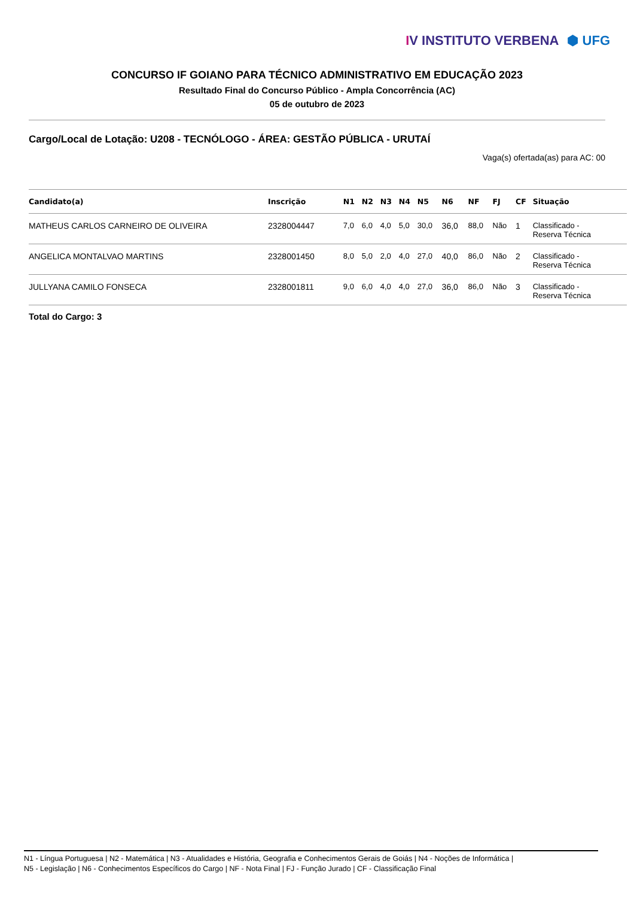IV INSTITUTO VERBENA ⬢ UFG
CONCURSO IF GOIANO PARA TÉCNICO ADMINISTRATIVO EM EDUCAÇÃO 2023
Resultado Final do Concurso Público - Ampla Concorrência (AC)
05 de outubro de 2023
Cargo/Local de Lotação: U208 - TECNÓLOGO - ÁREA: GESTÃO PÚBLICA - URUTAÍ
Vaga(s) ofertada(as) para AC: 00
| Candidato(a) | Inscrição | N1 | N2 | N3 | N4 | N5 | N6 | NF | FJ | CF | Situação |
| --- | --- | --- | --- | --- | --- | --- | --- | --- | --- | --- | --- |
| MATHEUS CARLOS CARNEIRO DE OLIVEIRA | 2328004447 | 7,0 | 6,0 | 4,0 | 5,0 | 30,0 | 36,0 | 88,0 | Não | 1 | Classificado - Reserva Técnica |
| ANGELICA MONTALVAO MARTINS | 2328001450 | 8,0 | 5,0 | 2,0 | 4,0 | 27,0 | 40,0 | 86,0 | Não | 2 | Classificado - Reserva Técnica |
| JULLYANA CAMILO FONSECA | 2328001811 | 9,0 | 6,0 | 4,0 | 4,0 | 27,0 | 36,0 | 86,0 | Não | 3 | Classificado - Reserva Técnica |
Total do Cargo: 3
N1 - Língua Portuguesa | N2 - Matemática | N3 - Atualidades e História, Geografia e Conhecimentos Gerais de Goiás | N4 - Noções de Informática |
N5 - Legislação | N6 - Conhecimentos Específicos do Cargo | NF - Nota Final | FJ - Função Jurado | CF - Classificação Final